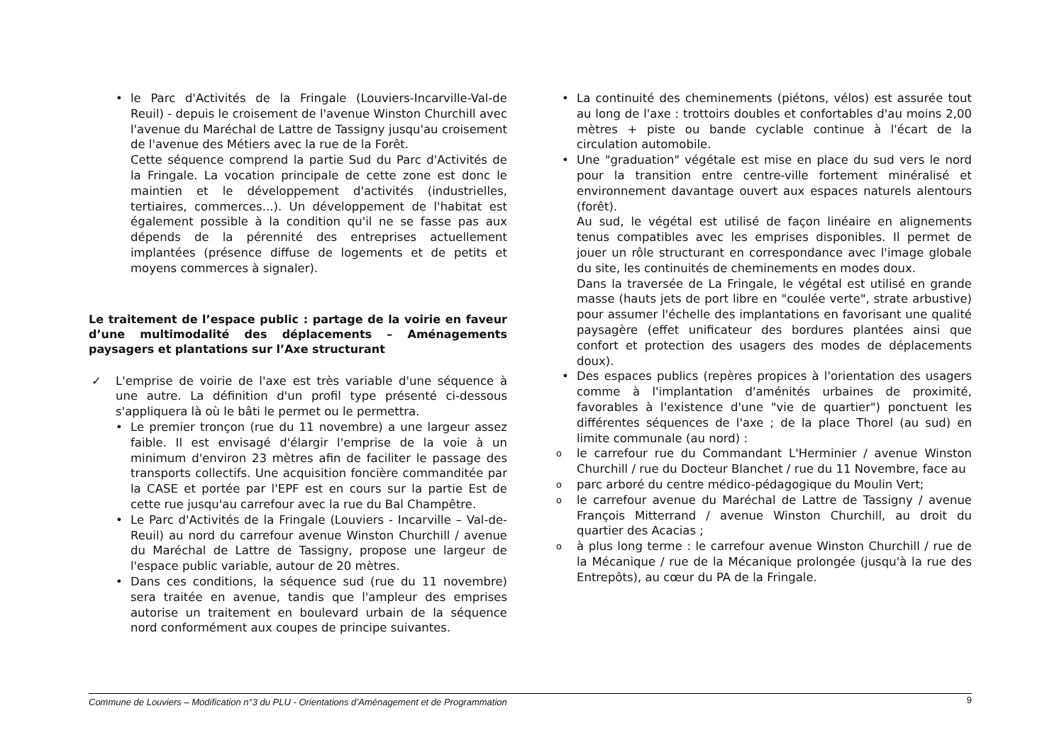le Parc d'Activités de la Fringale (Louviers-Incarville-Val-de Reuil) - depuis le croisement de l'avenue Winston Churchill avec l'avenue du Maréchal de Lattre de Tassigny jusqu'au croisement de l'avenue des Métiers avec la rue de la Forêt.
Cette séquence comprend la partie Sud du Parc d'Activités de la Fringale. La vocation principale de cette zone est donc le maintien et le développement d'activités (industrielles, tertiaires, commerces...). Un développement de l'habitat est également possible à la condition qu'il ne se fasse pas aux dépends de la pérennité des entreprises actuellement implantées (présence diffuse de logements et de petits et moyens commerces à signaler).
Le traitement de l’espace public : partage de la voirie en faveur d’une multimodalité des déplacements – Aménagements paysagers et plantations sur l’Axe structurant
L'emprise de voirie de l'axe est très variable d'une séquence à une autre. La définition d'un profil type présenté ci-dessous s'appliquera là où le bâti le permet ou le permettra.
Le premier tronçon (rue du 11 novembre) a une largeur assez faible. Il est envisagé d'élargir l'emprise de la voie à un minimum d'environ 23 mètres afin de faciliter le passage des transports collectifs. Une acquisition foncière commanditée par la CASE et portée par l'EPF est en cours sur la partie Est de cette rue jusqu'au carrefour avec la rue du Bal Champêtre.
Le Parc d'Activités de la Fringale (Louviers - Incarville – Val-de-Reuil) au nord du carrefour avenue Winston Churchill / avenue du Maréchal de Lattre de Tassigny, propose une largeur de l'espace public variable, autour de 20 mètres.
Dans ces conditions, la séquence sud (rue du 11 novembre) sera traitée en avenue, tandis que l'ampleur des emprises autorise un traitement en boulevard urbain de la séquence nord conformément aux coupes de principe suivantes.
La continuité des cheminements (piétons, vélos) est assurée tout au long de l'axe : trottoirs doubles et confortables d'au moins 2,00 mètres + piste ou bande cyclable continue à l'écart de la circulation automobile.
Une "graduation" végétale est mise en place du sud vers le nord pour la transition entre centre-ville fortement minéralisé et environnement davantage ouvert aux espaces naturels alentours (forêt).
Au sud, le végétal est utilisé de façon linéaire en alignements tenus compatibles avec les emprises disponibles. Il permet de jouer un rôle structurant en correspondance avec l'image globale du site, les continuités de cheminements en modes doux.
Dans la traversée de La Fringale, le végétal est utilisé en grande masse (hauts jets de port libre en "coulée verte", strate arbustive) pour assumer l'échelle des implantations en favorisant une qualité paysagère (effet unificateur des bordures plantées ainsi que confort et protection des usagers des modes de déplacements doux).
Des espaces publics (repères propices à l'orientation des usagers comme à l'implantation d'aménités urbaines de proximité, favorables à l'existence d'une "vie de quartier") ponctuent les différentes séquences de l'axe ; de la place Thorel (au sud) en limite communale (au nord) :
le carrefour rue du Commandant L'Herminier / avenue Winston Churchill / rue du Docteur Blanchet / rue du 11 Novembre, face au
parc arboré du centre médico-pédagogique du Moulin Vert;
le carrefour avenue du Maréchal de Lattre de Tassigny / avenue François Mitterrand / avenue Winston Churchill, au droit du quartier des Acacias ;
à plus long terme : le carrefour avenue Winston Churchill / rue de la Mécanique / rue de la Mécanique prolongée (jusqu'à la rue des Entrepôts), au cœur du PA de la Fringale.
Commune de Louviers – Modification n°3 du PLU - Orientations d’Aménagement et de Programmation 9